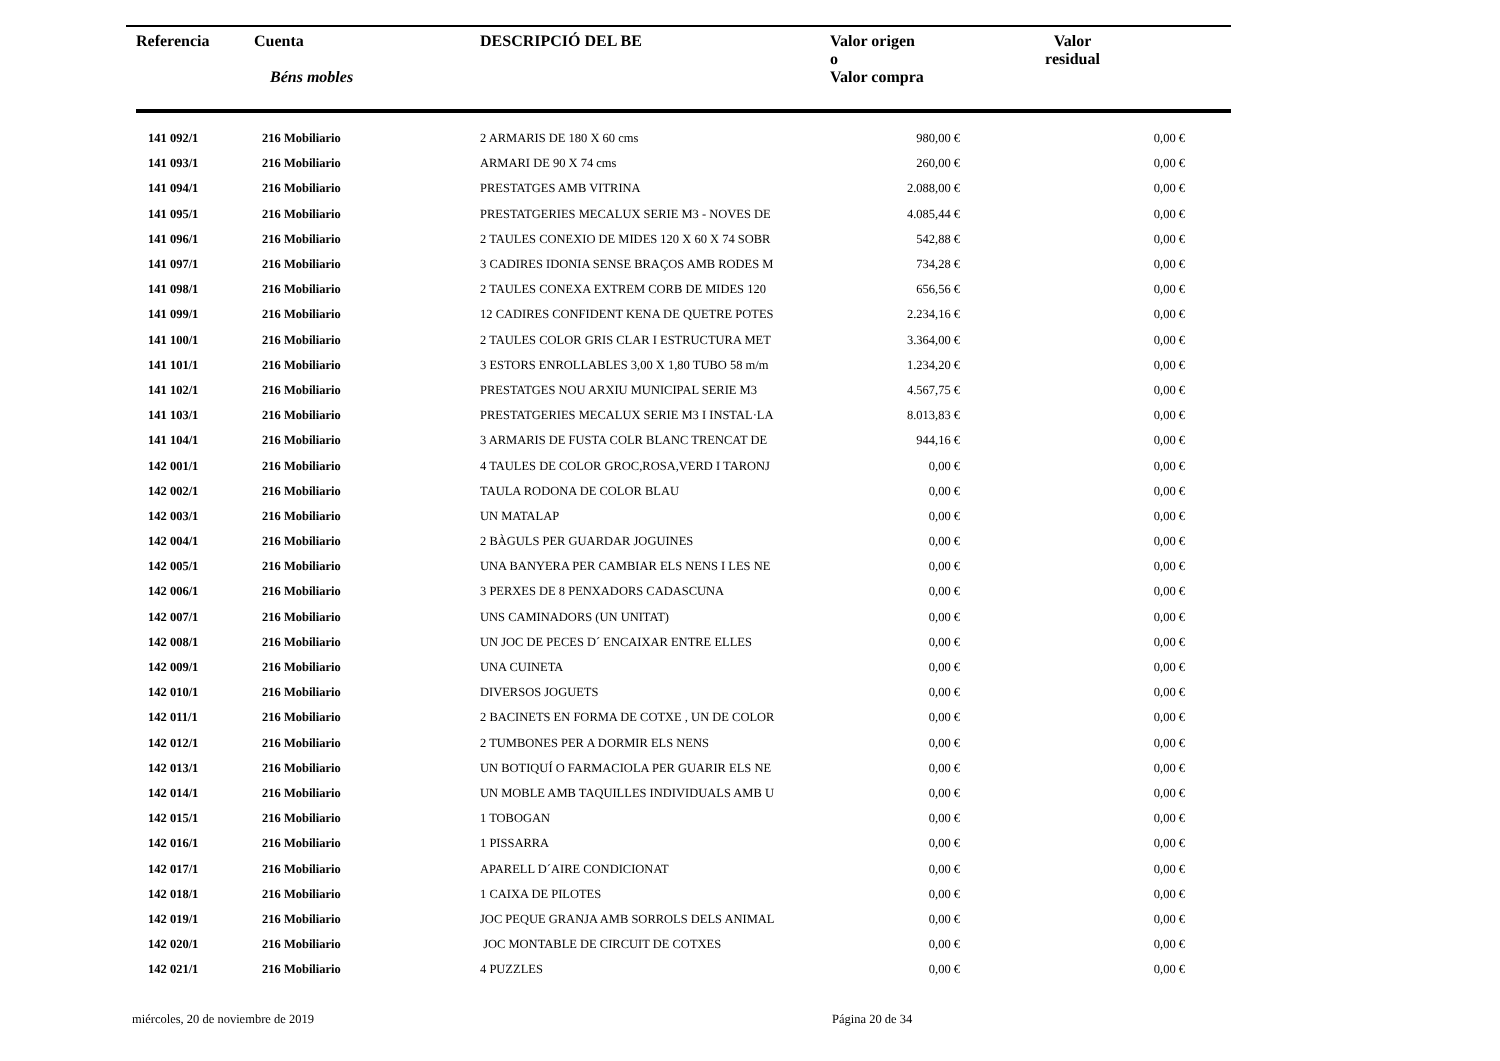| Referencia | Cuenta Béns mobles | DESCRIPCIÓ DEL BE | Valor origen o Valor compra | Valor residual |
| --- | --- | --- | --- | --- |
| 141 092/1 | 216 Mobiliario | 2 ARMARIS DE 180 X 60 cms | 980,00 € | 0,00 € |
| 141 093/1 | 216 Mobiliario | ARMARI DE 90 X 74 cms | 260,00 € | 0,00 € |
| 141 094/1 | 216 Mobiliario | PRESTATGES AMB VITRINA | 2.088,00 € | 0,00 € |
| 141 095/1 | 216 Mobiliario | PRESTATGERIES MECALUX SERIE M3 - NOVES DE | 4.085,44 € | 0,00 € |
| 141 096/1 | 216 Mobiliario | 2 TAULES CONEXIO DE MIDES 120 X 60 X 74 SOBR | 542,88 € | 0,00 € |
| 141 097/1 | 216 Mobiliario | 3 CADIRES IDONIA SENSE BRAÇOS AMB RODES M | 734,28 € | 0,00 € |
| 141 098/1 | 216 Mobiliario | 2 TAULES CONEXA EXTREM CORB DE MIDES 120 | 656,56 € | 0,00 € |
| 141 099/1 | 216 Mobiliario | 12 CADIRES CONFIDENT KENA DE QUETRE POTES | 2.234,16 € | 0,00 € |
| 141 100/1 | 216 Mobiliario | 2 TAULES COLOR GRIS CLAR I ESTRUCTURA MET | 3.364,00 € | 0,00 € |
| 141 101/1 | 216 Mobiliario | 3 ESTORS ENROLLABLES 3,00 X 1,80 TUBO 58 m/m | 1.234,20 € | 0,00 € |
| 141 102/1 | 216 Mobiliario | PRESTATGES NOU ARXIU MUNICIPAL SERIE M3 | 4.567,75 € | 0,00 € |
| 141 103/1 | 216 Mobiliario | PRESTATGERIES MECALUX SERIE M3 I INSTAL·LA | 8.013,83 € | 0,00 € |
| 141 104/1 | 216 Mobiliario | 3 ARMARIS DE FUSTA COLR BLANC TRENCAT DE | 944,16 € | 0,00 € |
| 142 001/1 | 216 Mobiliario | 4 TAULES DE COLOR GROC,ROSA,VERD I TARONJ | 0,00 € | 0,00 € |
| 142 002/1 | 216 Mobiliario | TAULA RODONA DE COLOR BLAU | 0,00 € | 0,00 € |
| 142 003/1 | 216 Mobiliario | UN MATALAP | 0,00 € | 0,00 € |
| 142 004/1 | 216 Mobiliario | 2 BÀGULS PER GUARDAR JOGUINES | 0,00 € | 0,00 € |
| 142 005/1 | 216 Mobiliario | UNA BANYERA PER CAMBIAR ELS NENS I LES NE | 0,00 € | 0,00 € |
| 142 006/1 | 216 Mobiliario | 3 PERXES DE 8 PENXADORS CADASCUNA | 0,00 € | 0,00 € |
| 142 007/1 | 216 Mobiliario | UNS CAMINADORS (UN UNITAT) | 0,00 € | 0,00 € |
| 142 008/1 | 216 Mobiliario | UN JOC DE PECES D´ ENCAIXAR ENTRE ELLES | 0,00 € | 0,00 € |
| 142 009/1 | 216 Mobiliario | UNA CUINETA | 0,00 € | 0,00 € |
| 142 010/1 | 216 Mobiliario | DIVERSOS JOGUETS | 0,00 € | 0,00 € |
| 142 011/1 | 216 Mobiliario | 2 BACINETS EN FORMA DE COTXE , UN DE COLOR | 0,00 € | 0,00 € |
| 142 012/1 | 216 Mobiliario | 2 TUMBONES PER A DORMIR ELS NENS | 0,00 € | 0,00 € |
| 142 013/1 | 216 Mobiliario | UN BOTIQUÍ O FARMACIOLA PER GUARIR ELS NE | 0,00 € | 0,00 € |
| 142 014/1 | 216 Mobiliario | UN MOBLE AMB TAQUILLES INDIVIDUALS AMB U | 0,00 € | 0,00 € |
| 142 015/1 | 216 Mobiliario | 1 TOBOGAN | 0,00 € | 0,00 € |
| 142 016/1 | 216 Mobiliario | 1 PISSARRA | 0,00 € | 0,00 € |
| 142 017/1 | 216 Mobiliario | APARELL D´AIRE CONDICIONAT | 0,00 € | 0,00 € |
| 142 018/1 | 216 Mobiliario | 1 CAIXA DE PILOTES | 0,00 € | 0,00 € |
| 142 019/1 | 216 Mobiliario | JOC PEQUE GRANJA AMB SORROLS DELS ANIMAL | 0,00 € | 0,00 € |
| 142 020/1 | 216 Mobiliario | JOC MONTABLE DE CIRCUIT DE COTXES | 0,00 € | 0,00 € |
| 142 021/1 | 216 Mobiliario | 4 PUZZLES | 0,00 € | 0,00 € |
miércoles, 20 de noviembre de 2019
Página 20 de 34